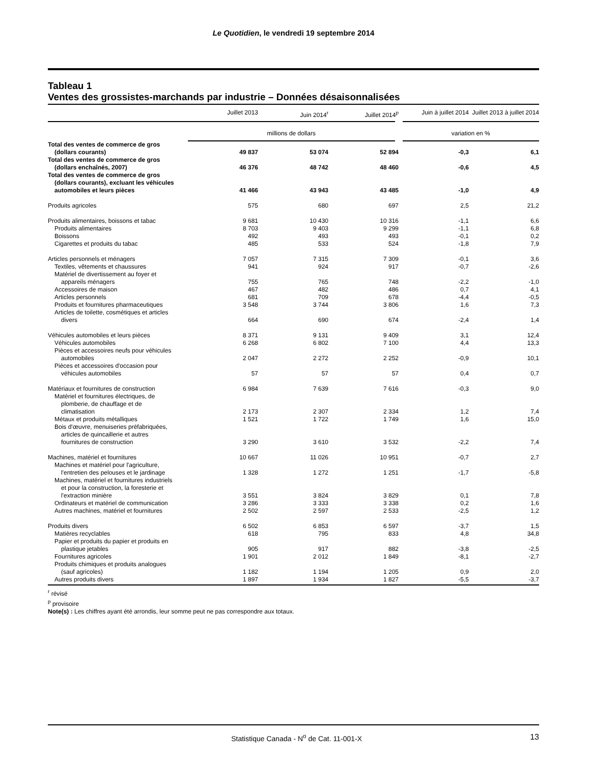Le Quotidien, le vendredi 19 septembre 2014
Tableau 1
Ventes des grossistes-marchands par industrie – Données désaisonnalisées
| | Juillet 2013 | Juin 2014<sup>r</sup> | Juillet 2014<sup>p</sup> | Juin à juillet 2014 | Juillet 2013 à juillet 2014 |
| --- | --- | --- | --- | --- | --- |
| | millions de dollars | | | variation en % | |
| Total des ventes de commerce de gros (dollars courants) | 49 837 | 53 074 | 52 894 | -0,3 | 6,1 |
| Total des ventes de commerce de gros (dollars enchaînés, 2007) | 46 376 | 48 742 | 48 460 | -0,6 | 4,5 |
| Total des ventes de commerce de gros (dollars courants), excluant les véhicules automobiles et leurs pièces | 41 466 | 43 943 | 43 485 | -1,0 | 4,9 |
| Produits agricoles | 575 | 680 | 697 | 2,5 | 21,2 |
| Produits alimentaires, boissons et tabac | 9 681 | 10 430 | 10 316 | -1,1 | 6,6 |
| Produits alimentaires | 8 703 | 9 403 | 9 299 | -1,1 | 6,8 |
| Boissons | 492 | 493 | 493 | -0,1 | 0,2 |
| Cigarettes et produits du tabac | 485 | 533 | 524 | -1,8 | 7,9 |
| Articles personnels et ménagers | 7 057 | 7 315 | 7 309 | -0,1 | 3,6 |
| Textiles, vêtements et chaussures | 941 | 924 | 917 | -0,7 | -2,6 |
| Matériel de divertissement au foyer et appareils ménagers | 755 | 765 | 748 | -2,2 | -1,0 |
| Accessoires de maison | 467 | 482 | 486 | 0,7 | 4,1 |
| Articles personnels | 681 | 709 | 678 | -4,4 | -0,5 |
| Produits et fournitures pharmaceutiques | 3 548 | 3 744 | 3 806 | 1,6 | 7,3 |
| Articles de toilette, cosmétiques et articles divers | 664 | 690 | 674 | -2,4 | 1,4 |
| Véhicules automobiles et leurs pièces | 8 371 | 9 131 | 9 409 | 3,1 | 12,4 |
| Véhicules automobiles | 6 268 | 6 802 | 7 100 | 4,4 | 13,3 |
| Pièces et accessoires neufs pour véhicules automobiles | 2 047 | 2 272 | 2 252 | -0,9 | 10,1 |
| Pièces et accessoires d'occasion pour véhicules automobiles | 57 | 57 | 57 | 0,4 | 0,7 |
| Matériaux et fournitures de construction | 6 984 | 7 639 | 7 616 | -0,3 | 9,0 |
| Matériel et fournitures électriques, de plomberie, de chauffage et de climatisation | 2 173 | 2 307 | 2 334 | 1,2 | 7,4 |
| Métaux et produits métalliques | 1 521 | 1 722 | 1 749 | 1,6 | 15,0 |
| Bois d'œuvre, menuiseries préfabriquées, articles de quincaillerie et autres fournitures de construction | 3 290 | 3 610 | 3 532 | -2,2 | 7,4 |
| Machines, matériel et fournitures | 10 667 | 11 026 | 10 951 | -0,7 | 2,7 |
| Machines et matériel pour l'agriculture, l'entretien des pelouses et le jardinage | 1 328 | 1 272 | 1 251 | -1,7 | -5,8 |
| Machines, matériel et fournitures industriels et pour la construction, la foresterie et l'extraction minière | 3 551 | 3 824 | 3 829 | 0,1 | 7,8 |
| Ordinateurs et matériel de communication | 3 286 | 3 333 | 3 338 | 0,2 | 1,6 |
| Autres machines, matériel et fournitures | 2 502 | 2 597 | 2 533 | -2,5 | 1,2 |
| Produits divers | 6 502 | 6 853 | 6 597 | -3,7 | 1,5 |
| Matières recyclables | 618 | 795 | 833 | 4,8 | 34,8 |
| Papier et produits du papier et produits en plastique jetables | 905 | 917 | 882 | -3,8 | -2,5 |
| Fournitures agricoles | 1 901 | 2 012 | 1 849 | -8,1 | -2,7 |
| Produits chimiques et produits analogues (sauf agricoles) | 1 182 | 1 194 | 1 205 | 0,9 | 2,0 |
| Autres produits divers | 1 897 | 1 934 | 1 827 | -5,5 | -3,7 |
<sup>r</sup> révisé
<sup>p</sup> provisoire
Note(s) : Les chiffres ayant été arrondis, leur somme peut ne pas correspondre aux totaux.
Statistique Canada - N<sup>o</sup> de Cat. 11-001-X 13